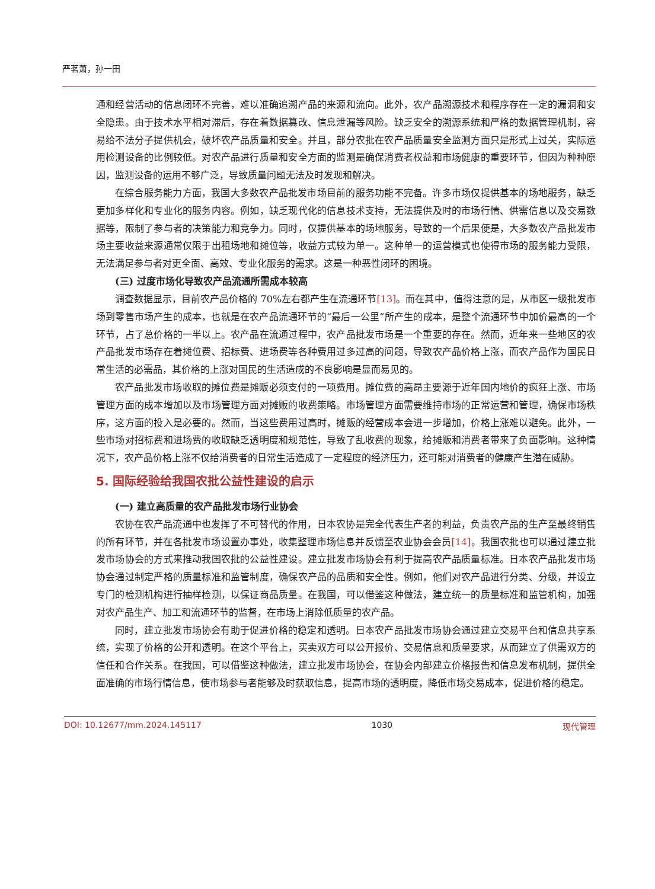严茗萧，孙一田
通和经营活动的信息闭环不完善，难以准确追溯产品的来源和流向。此外，农产品溯源技术和程序存在一定的漏洞和安全隐患。由于技术水平相对滞后，存在着数据篡改、信息泄漏等风险。缺乏安全的溯源系统和严格的数据管理机制，容易给不法分子提供机会，破坏农产品质量和安全。并且，部分农批在农产品质量安全监测方面只是形式上过关，实际运用检测设备的比例较低。对农产品进行质量和安全方面的监测是确保消费者权益和市场健康的重要环节，但因为种种原因，监测设备的运用不够广泛，导致质量问题无法及时发现和解决。
在综合服务能力方面，我国大多数农产品批发市场目前的服务功能不完备。许多市场仅提供基本的场地服务，缺乏更加多样化和专业化的服务内容。例如，缺乏现代化的信息技术支持，无法提供及时的市场行情、供需信息以及交易数据等，限制了参与者的决策能力和竞争力。同时，仅提供基本的场地服务，导致的一个后果便是，大多数农产品批发市场主要收益来源通常仅限于出租场地和摊位等，收益方式较为单一。这种单一的运营模式也使得市场的服务能力受限，无法满足参与者对更全面、高效、专业化服务的需求。这是一种恶性闭环的困境。
(三) 过度市场化导致农产品流通所需成本较高
调查数据显示，目前农产品价格的 70%左右都产生在流通环节[13]。而在其中，值得注意的是，从市区一级批发市场到零售市场产生的成本，也就是在农产品流通环节的“最后一公里”所产生的成本，是整个流通环节中加价最高的一个环节，占了总价格的一半以上。农产品在流通过程中，农产品批发市场是一个重要的存在。然而，近年来一些地区的农产品批发市场存在着摊位费、招标费、进场费等各种费用过多过高的问题，导致农产品价格上涨，而农产品作为国民日常生活的必需品，其价格的上涨对国民的生活造成的不良影响是显而易见的。
农产品批发市场收取的摊位费是摊贩必须支付的一项费用。摊位费的高昂主要源于近年国内地价的疯狂上涨、市场管理方面的成本增加以及市场管理方面对摊贩的收费策略。市场管理方面需要维持市场的正常运营和管理，确保市场秩序，这方面的投入是必要的。然而，当这些费用过高时，摊贩的经营成本会进一步增加，价格上涨难以避免。此外，一些市场对招标费和进场费的收取缺乏透明度和规范性，导致了乱收费的现象，给摊贩和消费者带来了负面影响。这种情况下，农产品价格上涨不仅给消费者的日常生活造成了一定程度的经济压力，还可能对消费者的健康产生潜在威胁。
5. 国际经验给我国农批公益性建设的启示
(一) 建立高质量的农产品批发市场行业协会
农协在农产品流通中也发挥了不可替代的作用，日本农协是完全代表生产者的利益，负责农产品的生产至最终销售的所有环节，并在各批发市场设置办事处，收集整理市场信息并反馈至农业协会会员[14]。我国农批也可以通过建立批发市场协会的方式来推动我国农批的公益性建设。建立批发市场协会有利于提高农产品质量标准。日本农产品批发市场协会通过制定严格的质量标准和监管制度，确保农产品的品质和安全性。例如，他们对农产品进行分类、分级，并设立专门的检测机构进行抽样检测，以保证商品质量。在我国，可以借鉴这种做法，建立统一的质量标准和监管机构，加强对农产品生产、加工和流通环节的监督，在市场上消除低质量的农产品。
同时，建立批发市场协会有助于促进价格的稳定和透明。日本农产品批发市场协会通过建立交易平台和信息共享系统，实现了价格的公开和透明。在这个平台上，买卖双方可以公开报价、交易信息和质量要求，从而建立了供需双方的信任和合作关系。在我国，可以借鉴这种做法，建立批发市场协会，在协会内部建立价格报告和信息发布机制，提供全面准确的市场行情信息，使市场参与者能够及时获取信息，提高市场的透明度，降低市场交易成本，促进价格的稳定。
DOI: 10.12677/mm.2024.145117 1030 现代管理